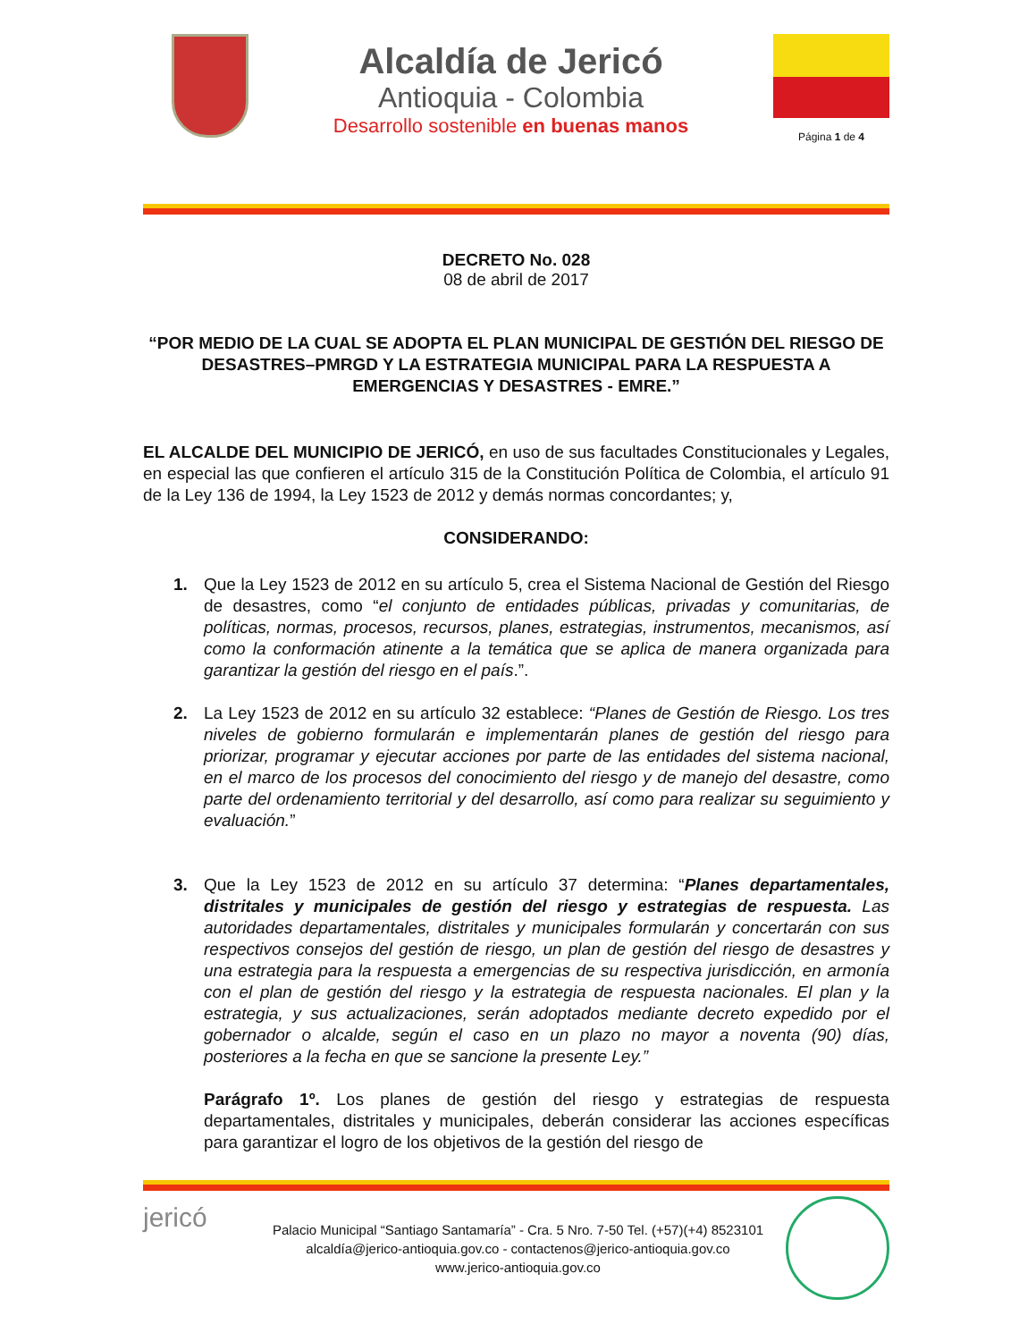Alcaldía de Jericó
Antioquia - Colombia
Desarrollo sostenible en buenas manos
Página 1 de 4
DECRETO No. 028
08 de abril de 2017
“POR MEDIO DE LA CUAL SE ADOPTA EL PLAN MUNICIPAL DE GESTIÓN DEL RIESGO DE DESASTRES–PMRGD Y LA ESTRATEGIA MUNICIPAL PARA LA RESPUESTA A EMERGENCIAS Y DESASTRES - EMRE.”
EL ALCALDE DEL MUNICIPIO DE JERICÓ, en uso de sus facultades Constitucionales y Legales, en especial las que confieren el artículo 315 de la Constitución Política de Colombia, el artículo 91 de la Ley 136 de 1994, la Ley 1523 de 2012 y demás normas concordantes; y,
CONSIDERANDO:
1. Que la Ley 1523 de 2012 en su artículo 5, crea el Sistema Nacional de Gestión del Riesgo de desastres, como “el conjunto de entidades públicas, privadas y comunitarias, de políticas, normas, procesos, recursos, planes, estrategias, instrumentos, mecanismos, así como la conformación atinente a la temática que se aplica de manera organizada para garantizar la gestión del riesgo en el país.”.
2. La Ley 1523 de 2012 en su artículo 32 establece: “Planes de Gestión de Riesgo. Los tres niveles de gobierno formularán e implementarán planes de gestión del riesgo para priorizar, programar y ejecutar acciones por parte de las entidades del sistema nacional, en el marco de los procesos del conocimiento del riesgo y de manejo del desastre, como parte del ordenamiento territorial y del desarrollo, así como para realizar su seguimiento y evaluación.”
3. Que la Ley 1523 de 2012 en su artículo 37 determina: “Planes departamentales, distritales y municipales de gestión del riesgo y estrategias de respuesta. Las autoridades departamentales, distritales y municipales formularán y concertarán con sus respectivos consejos del gestión de riesgo, un plan de gestión del riesgo de desastres y una estrategia para la respuesta a emergencias de su respectiva jurisdicción, en armonía con el plan de gestión del riesgo y la estrategia de respuesta nacionales. El plan y la estrategia, y sus actualizaciones, serán adoptados mediante decreto expedido por el gobernador o alcalde, según el caso en un plazo no mayor a noventa (90) días, posteriores a la fecha en que se sancione la presente Ley.”
Parágrafo 1º. Los planes de gestión del riesgo y estrategias de respuesta departamentales, distritales y municipales, deberán considerar las acciones específicas para garantizar el logro de los objetivos de la gestión del riesgo de
jericó
Palacio Municipal “Santiago Santamaría” - Cra. 5 Nro. 7-50 Tel. (+57)(+4) 8523101
alcaldía@jerico-antioquia.gov.co - contactenos@jerico-antioquia.gov.co
www.jerico-antioquia.gov.co